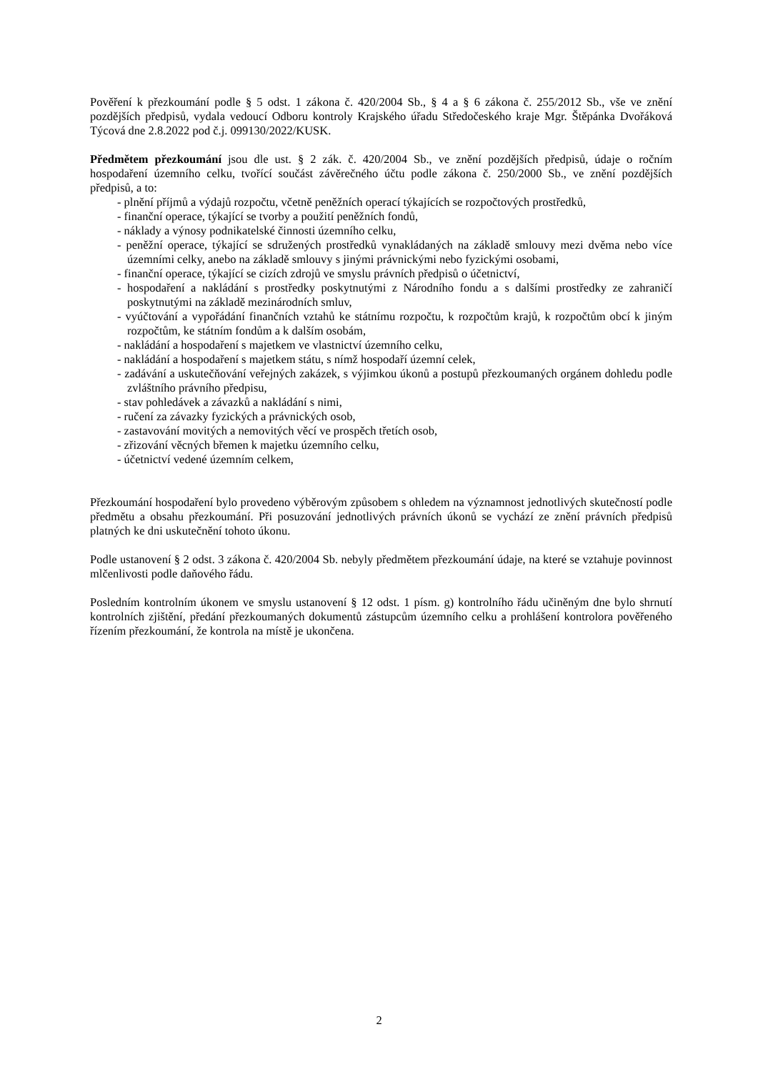Pověření k přezkoumání podle § 5 odst. 1 zákona č. 420/2004 Sb., § 4 a § 6 zákona č. 255/2012 Sb., vše ve znění pozdějších předpisů, vydala vedoucí Odboru kontroly Krajského úřadu Středočeského kraje Mgr. Štěpánka Dvořáková Týcová dne 2.8.2022 pod č.j. 099130/2022/KUSK.
Předmětem přezkoumání jsou dle ust. § 2 zák. č. 420/2004 Sb., ve znění pozdějších předpisů, údaje o ročním hospodaření územního celku, tvořící součást závěrečného účtu podle zákona č. 250/2000 Sb., ve znění pozdějších předpisů, a to:
- plnění příjmů a výdajů rozpočtu, včetně peněžních operací týkajících se rozpočtových prostředků,
- finanční operace, týkající se tvorby a použití peněžních fondů,
- náklady a výnosy podnikatelské činnosti územního celku,
- peněžní operace, týkající se sdružených prostředků vynakládaných na základě smlouvy mezi dvěma nebo více územními celky, anebo na základě smlouvy s jinými právnickými nebo fyzickými osobami,
- finanční operace, týkající se cizích zdrojů ve smyslu právních předpisů o účetnictví,
- hospodaření a nakládání s prostředky poskytnutými z Národního fondu a s dalšími prostředky ze zahraničí poskytnutými na základě mezinárodních smluv,
- vyúčtování a vypořádání finančních vztahů ke státnímu rozpočtu, k rozpočtům krajů, k rozpočtům obcí k jiným rozpočtům, ke státním fondům a k dalším osobám,
- nakládání a hospodaření s majetkem ve vlastnictví územního celku,
- nakládání a hospodaření s majetkem státu, s nímž hospodaří územní celek,
- zadávání a uskutečňování veřejných zakázek, s výjimkou úkonů a postupů přezkoumaných orgánem dohledu podle zvláštního právního předpisu,
- stav pohledávek a závazků a nakládání s nimi,
- ručení za závazky fyzických a právnických osob,
- zastavování movitých a nemovitých věcí ve prospěch třetích osob,
- zřizování věcných břemen k majetku územního celku,
- účetnictví vedené územním celkem,
Přezkoumání hospodaření bylo provedeno výběrovým způsobem s ohledem na významnost jednotlivých skutečností podle předmětu a obsahu přezkoumání. Při posuzování jednotlivých právních úkonů se vychází ze znění právních předpisů platných ke dni uskutečnění tohoto úkonu.
Podle ustanovení § 2 odst. 3 zákona č. 420/2004 Sb. nebyly předmětem přezkoumání údaje, na které se vztahuje povinnost mlčenlivosti podle daňového řádu.
Posledním kontrolním úkonem ve smyslu ustanovení § 12 odst. 1 písm. g) kontrolního řádu učiněným dne bylo shrnutí kontrolních zjištění, předání přezkoumaných dokumentů zástupcům územního celku a prohlášení kontrolora pověřeného řízením přezkoumání, že kontrola na místě je ukončena.
2